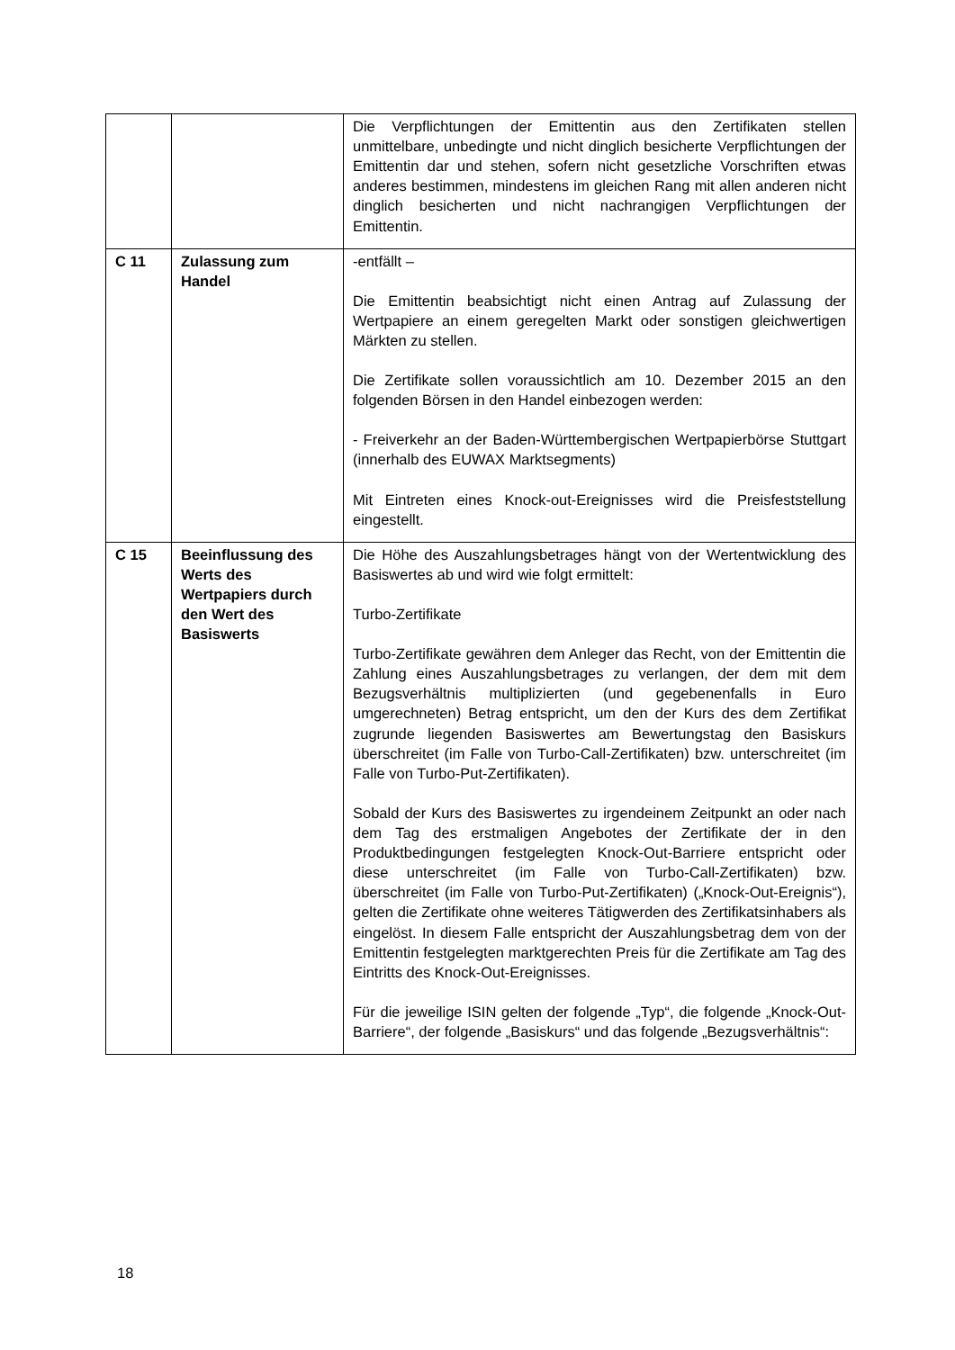| | | Die Verpflichtungen der Emittentin aus den Zertifikaten stellen unmittelbare, unbedingte und nicht dinglich besicherte Verpflichtungen der Emittentin dar und stehen, sofern nicht gesetzliche Vorschriften etwas anderes bestimmen, mindestens im gleichen Rang mit allen anderen nicht dinglich besicherten und nicht nachrangigen Verpflichtungen der Emittentin. |
| C 11 | Zulassung zum Handel | -entfällt – Die Emittentin beabsichtigt nicht einen Antrag auf Zulassung der Wertpapiere an einem geregelten Markt oder sonstigen gleichwertigen Märkten zu stellen. Die Zertifikate sollen voraussichtlich am 10. Dezember 2015 an den folgenden Börsen in den Handel einbezogen werden: - Freiverkehr an der Baden-Württembergischen Wertpapierbörse Stuttgart (innerhalb des EUWAX Marktsegments) Mit Eintreten eines Knock-out-Ereignisses wird die Preisfeststellung eingestellt. |
| C 15 | Beeinflussung des Werts des Wertpapiers durch den Wert des Basiswerts | Die Höhe des Auszahlungsbetrages hängt von der Wertentwicklung des Basiswertes ab und wird wie folgt ermittelt: Turbo-Zertifikate Turbo-Zertifikate gewähren dem Anleger das Recht, von der Emittentin die Zahlung eines Auszahlungsbetrages zu verlangen, der dem mit dem Bezugsverhältnis multiplizierten (und gegebenenfalls in Euro umgerechneten) Betrag entspricht, um den der Kurs des dem Zertifikat zugrunde liegenden Basiswertes am Bewertungstag den Basiskurs überschreitet (im Falle von Turbo-Call-Zertifikaten) bzw. unterschreitet (im Falle von Turbo-Put-Zertifikaten). Sobald der Kurs des Basiswertes zu irgendeinem Zeitpunkt an oder nach dem Tag des erstmaligen Angebotes der Zertifikate der in den Produktbedingungen festgelegten Knock-Out-Barriere entspricht oder diese unterschreitet (im Falle von Turbo-Call-Zertifikaten) bzw. überschreitet (im Falle von Turbo-Put-Zertifikaten) („Knock-Out-Ereignis“), gelten die Zertifikate ohne weiteres Tätigwerden des Zertifikatsinhabers als eingelöst. In diesem Falle entspricht der Auszahlungsbetrag dem von der Emittentin festgelegten marktgerechten Preis für die Zertifikate am Tag des Eintritts des Knock-Out-Ereignisses. Für die jeweilige ISIN gelten der folgende „Typ“, die folgende „Knock-Out-Barriere“, der folgende „Basiskurs“ und das folgende „Bezugsverhältnis“: |
18